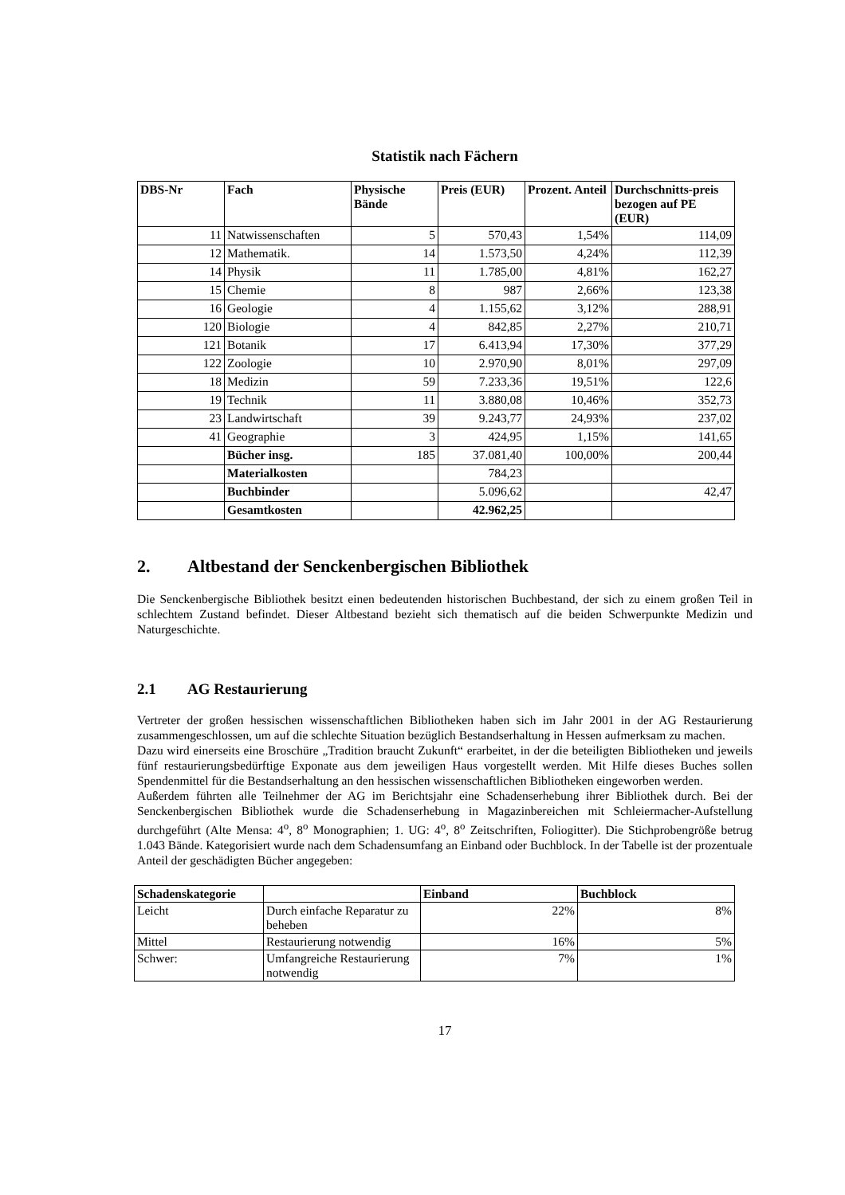Statistik nach Fächern
| DBS-Nr | Fach | Physische Bände | Preis (EUR) | Prozent. Anteil | Durchschnitts-preis bezogen auf PE (EUR) |
| --- | --- | --- | --- | --- | --- |
| 11 | Natwissenschaften | 5 | 570,43 | 1,54% | 114,09 |
| 12 | Mathematik. | 14 | 1.573,50 | 4,24% | 112,39 |
| 14 | Physik | 11 | 1.785,00 | 4,81% | 162,27 |
| 15 | Chemie | 8 | 987 | 2,66% | 123,38 |
| 16 | Geologie | 4 | 1.155,62 | 3,12% | 288,91 |
| 120 | Biologie | 4 | 842,85 | 2,27% | 210,71 |
| 121 | Botanik | 17 | 6.413,94 | 17,30% | 377,29 |
| 122 | Zoologie | 10 | 2.970,90 | 8,01% | 297,09 |
| 18 | Medizin | 59 | 7.233,36 | 19,51% | 122,6 |
| 19 | Technik | 11 | 3.880,08 | 10,46% | 352,73 |
| 23 | Landwirtschaft | 39 | 9.243,77 | 24,93% | 237,02 |
| 41 | Geographie | 3 | 424,95 | 1,15% | 141,65 |
| | Bücher insg. | 185 | 37.081,40 | 100,00% | 200,44 |
| | Materialkosten | | 784,23 | | |
| | Buchbinder | | 5.096,62 | | 42,47 |
| | Gesamtkosten | | 42.962,25 | | |
2. Altbestand der Senckenbergischen Bibliothek
Die Senckenbergische Bibliothek besitzt einen bedeutenden historischen Buchbestand, der sich zu einem großen Teil in schlechtem Zustand befindet. Dieser Altbestand bezieht sich thematisch auf die beiden Schwerpunkte Medizin und Naturgeschichte.
2.1 AG Restaurierung
Vertreter der großen hessischen wissenschaftlichen Bibliotheken haben sich im Jahr 2001 in der AG Restaurierung zusammengeschlossen, um auf die schlechte Situation bezüglich Bestandserhaltung in Hessen aufmerksam zu machen.
Dazu wird einerseits eine Broschüre „Tradition braucht Zukunft“ erarbeitet, in der die beteiligten Bibliotheken und jeweils fünf restaurierungsbedürftige Exponate aus dem jeweiligen Haus vorgestellt werden. Mit Hilfe dieses Buches sollen Spendenmittel für die Bestandserhaltung an den hessischen wissenschaftlichen Bibliotheken eingeworben werden.
Außerdem führten alle Teilnehmer der AG im Berichtsjahr eine Schadenserhebung ihrer Bibliothek durch. Bei der Senckenbergischen Bibliothek wurde die Schadenserhebung in Magazinbereichen mit Schleiermacher-Aufstellung durchgeführt (Alte Mensa: 4<sup>o</sup>, 8<sup>o</sup> Monographien; 1. UG: 4<sup>o</sup>, 8<sup>o</sup> Zeitschriften, Foliogitter). Die Stichprobengröße betrug 1.043 Bände. Kategorisiert wurde nach dem Schadensumfang an Einband oder Buchblock. In der Tabelle ist der prozentuale Anteil der geschädigten Bücher angegeben:
| Schadenskategorie | | Einband | Buchblock |
| --- | --- | --- | --- |
| Leicht | Durch einfache Reparatur zu beheben | 22% | 8% |
| Mittel | Restaurierung notwendig | 16% | 5% |
| Schwer: | Umfangreiche Restaurierung notwendig | 7% | 1% |
17